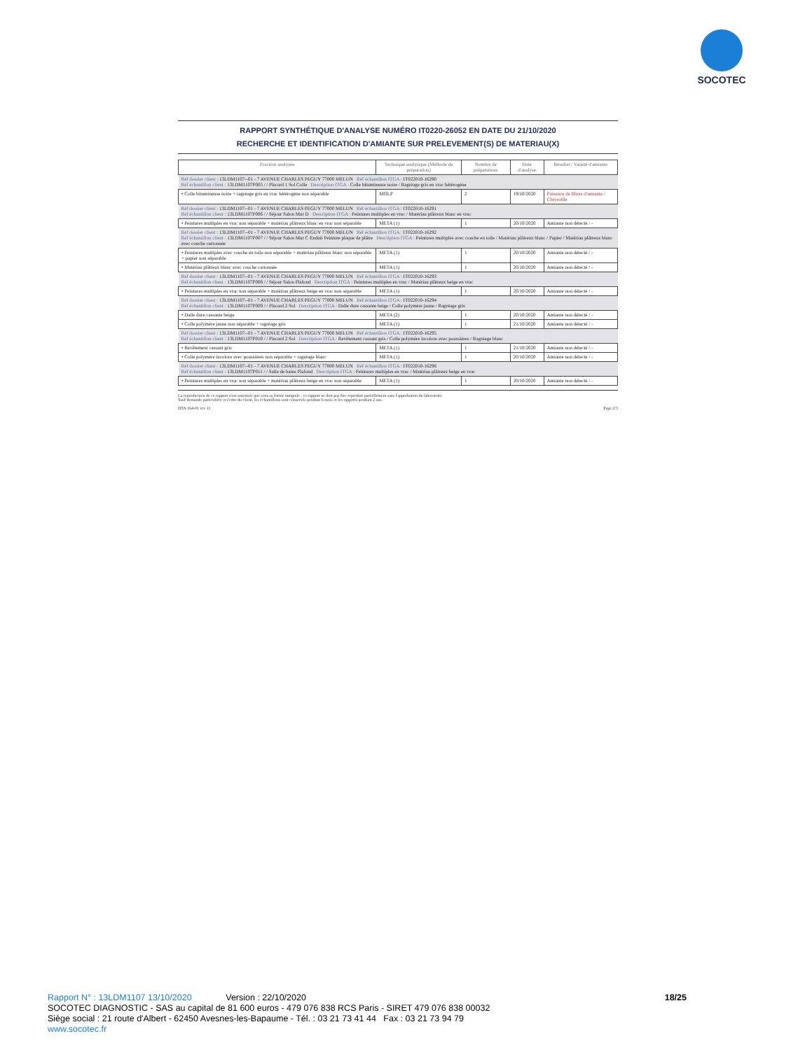SOCOTEC
RAPPORT SYNTHÉTIQUE D'ANALYSE NUMÉRO IT0220-26052 EN DATE DU 21/10/2020
RECHERCHE ET IDENTIFICATION D'AMIANTE SUR PRELEVEMENT(S) DE MATERIAU(X)
| Fraction analysée | Technique analytique (Méthode de préparation) | Nombre de préparations | Date d'analyse | Résultat / Variété d'amiante |
| --- | --- | --- | --- | --- |
| Réf dossier client : 13LDM1107--01 - 7 AVENUE CHARLES PEGUY 77000 MELUN Réf échantillon ITGA : IT022010-16290 Réf échantillon client : 13LDM1107P005 / / Placard 1 Sol Colle Description ITGA : Colle bitumineuse noire / Ragréage gris en vrac hétérogène | | | | |
| • Colle bitumineuse noire + ragréage gris en vrac hétérogène non séparable | MOLP | 2 | 19/10/2020 | Présence de fibres d'amiante / Chrysotile |
| Réf dossier client : 13LDM1107--01 - 7 AVENUE CHARLES PEGUY 77000 MELUN Réf échantillon ITGA : IT022010-16291 Réf échantillon client : 13LDM1107P006 / / Séjour Salon Mur D Description ITGA : Peintures multiples en vrac / Matériau plâtreux blanc en vrac | | | | |
| • Peintures multiples en vrac non séparable + matériau plâtreux blanc en vrac non séparable | META (1) | 1 | 20/10/2020 | Amiante non détecté / - |
| Réf dossier client : 13LDM1107--01 - 7 AVENUE CHARLES PEGUY 77000 MELUN Réf échantillon ITGA : IT022010-16292 Réf échantillon client : 13LDM1107P007 / / Séjour Salon Mur C Enduit Peinture plaque de plâtre Description ITGA : Peintures multiples avec couche en toile / Matériau plâtreux blanc / Papier / Matériau plâtreux blanc avec couche cartonnée | | | | |
| • Peintures multiples avec couche en toile non séparable + matériau plâtreux blanc non séparable + papier non séparable | META (1) | 1 | 20/10/2020 | Amiante non détecté / - |
| • Matériau plâtreux blanc avec couche cartonnée | META (1) | 1 | 20/10/2020 | Amiante non détecté / - |
| Réf dossier client : 13LDM1107--01 - 7 AVENUE CHARLES PEGUY 77000 MELUN Réf échantillon ITGA : IT022010-16293 Réf échantillon client : 13LDM1107P008 / / Séjour Salon Plafond Description ITGA : Peintures multiples en vrac / Matériau plâtreux beige en vrac | | | | |
| • Peintures multiples en vrac non séparable + matériau plâtreux beige en vrac non séparable | META (1) | 1 | 20/10/2020 | Amiante non détecté / - |
| Réf dossier client : 13LDM1107--01 - 7 AVENUE CHARLES PEGUY 77000 MELUN Réf échantillon ITGA : IT022010-16294 Réf échantillon client : 13LDM1107P009 / / Placard 2 Sol Description ITGA : Dalle dure cassante beige / Colle polymère jaune / Ragréage gris | | | | |
| • Dalle dure cassante beige | META (2) | 1 | 20/10/2020 | Amiante non détecté / - |
| • Colle polymère jaune non séparable + ragréage gris | META (1) | 1 | 21/10/2020 | Amiante non détecté / - |
| Réf dossier client : 13LDM1107--01 - 7 AVENUE CHARLES PEGUY 77000 MELUN Réf échantillon ITGA : IT022010-16295 Réf échantillon client : 13LDM1107P010 / / Placard 2 Sol Description ITGA : Revêtement cassant gris / Colle polymère incolore avec poussières / Ragréage blanc | | | | |
| • Revêtement cassant gris | META (1) | 1 | 21/10/2020 | Amiante non détecté / - |
| • Colle polymère incolore avec poussières non séparable + ragréage blanc | META (1) | 1 | 20/10/2020 | Amiante non détecté / - |
| Réf dossier client : 13LDM1107--01 - 7 AVENUE CHARLES PEGUY 77000 MELUN Réf échantillon ITGA : IT022010-16296 Réf échantillon client : 13LDM1107P011 / / Salle de bains Plafond Description ITGA : Peintures multiples en vrac / Matériau plâtreux beige en vrac | | | | |
| • Peintures multiples en vrac non séparable + matériau plâtreux beige en vrac non séparable | META (1) | 1 | 20/10/2020 | Amiante non détecté / - |
La reproduction de ce rapport n'est autorisée que sous sa forme intégrale ; ce rapport ne doit pas être reproduit partiellement sans l'approbation du laboratoire.
Sauf demande particulière et écrite du client, les échantillons sont conservés pendant 6 mois et les rapports pendant 2 ans.
DTA 164-01 rev 11 Page 2/3
Rapport N° : 13LDM1107 13/10/2020 Version : 22/10/2020 18/25
SOCOTEC DIAGNOSTIC - SAS au capital de 81 600 euros - 479 076 838 RCS Paris - SIRET 479 076 838 00032
Siège social : 21 route d'Albert - 62450 Avesnes-les-Bapaume - Tél. : 03 21 73 41 44 Fax : 03 21 73 94 79
www.socotec.fr